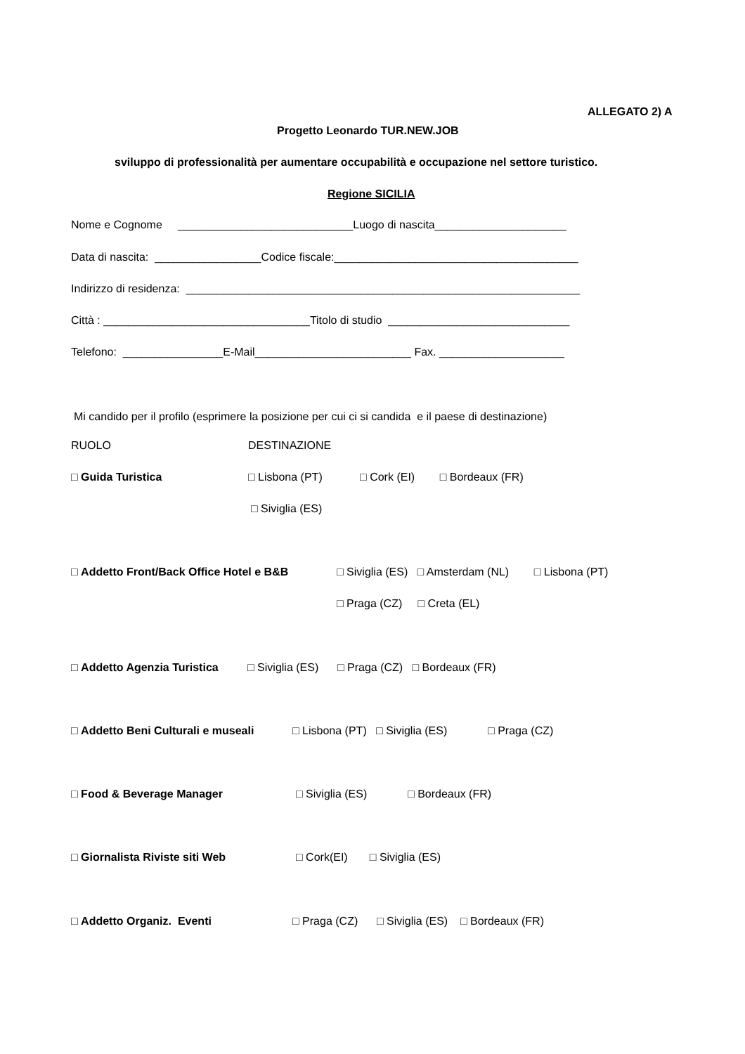ALLEGATO 2) A
Progetto Leonardo TUR.NEW.JOB
sviluppo di professionalità per aumentare occupabilità e occupazione nel settore turistico.
Regione SICILIA
Nome e Cognome ____________________________Luogo di nascita_____________________
Data di nascita: _________________Codice fiscale:_______________________________________
Indirizzo di residenza: _______________________________________________________________
Città : _________________________________Titolo di studio _____________________________
Telefono: ________________E-Mail_________________________ Fax. ____________________
Mi candido per il profilo (esprimere la posizione per cui ci si candida e il paese di destinazione)
RUOLO
DESTINAZIONE
□ Guida Turistica
□ Lisbona (PT) □ Cork (EI) □ Bordeaux (FR)
□ Siviglia (ES)
□ Addetto Front/Back Office Hotel e B&B
□ Siviglia (ES) □ Amsterdam (NL) □ Lisbona (PT)
□ Praga (CZ) □ Creta (EL)
□ Addetto Agenzia Turistica
□ Siviglia (ES) □ Praga (CZ) □ Bordeaux (FR)
□ Addetto Beni Culturali e museali
□ Lisbona (PT) □ Siviglia (ES) □ Praga (CZ)
□ Food & Beverage Manager
□ Siviglia (ES) □ Bordeaux (FR)
□ Giornalista Riviste siti Web
□ Cork(EI) □ Siviglia (ES)
□ Addetto Organiz. Eventi
□ Praga (CZ) □ Siviglia (ES) □ Bordeaux (FR)